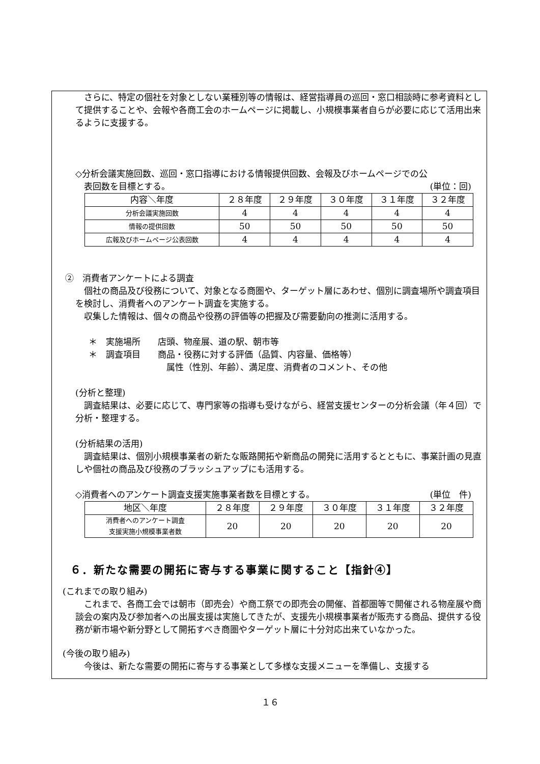さらに、特定の個社を対象としない業種別等の情報は、経営指導員の巡回・窓口相談時に参考資料として提供することや、会報や各商工会のホームページに掲載し、小規模事業者自らが必要に応じて活用出来るように支援する。
◇分析会議実施回数、巡回・窓口指導における情報提供回数、会報及びホームページでの公
表回数を目標とする。 (単位：回)
| 内容＼年度 | ２８年度 | ２９年度 | ３０年度 | ３１年度 | ３２年度 |
| --- | --- | --- | --- | --- | --- |
| 分析会議実施回数 | 4 | 4 | 4 | 4 | 4 |
| 情報の提供回数 | 50 | 50 | 50 | 50 | 50 |
| 広報及びホームページ公表回数 | 4 | 4 | 4 | 4 | 4 |
②　消費者アンケートによる調査
個社の商品及び役務について、対象となる商圏や、ターゲット層にあわせ、個別に調査場所や調査項目を検討し、消費者へのアンケート調査を実施する。
収集した情報は、個々の商品や役務の評価等の把握及び需要動向の推測に活用する。
＊　実施場所　　店頭、物産展、道の駅、朝市等
＊　調査項目　　商品・役務に対する評価（品質、内容量、価格等）
属性（性別、年齢）、満足度、消費者のコメント、その他
(分析と整理)
調査結果は、必要に応じて、専門家等の指導も受けながら、経営支援センターの分析会議（年４回）で分析・整理する。
(分析結果の活用)
調査結果は、個別小規模事業者の新たな販路開拓や新商品の開発に活用するとともに、事業計画の見直しや個社の商品及び役務のブラッシュアップにも活用する。
◇消費者へのアンケート調査支援実施事業者数を目標とする。 (単位　件)
| 地区＼年度 | ２８年度 | ２９年度 | ３０年度 | ３１年度 | ３２年度 |
| --- | --- | --- | --- | --- | --- |
| 消費者へのアンケート調査 支援実施小規模事業者数 | 20 | 20 | 20 | 20 | 20 |
６．新たな需要の開拓に寄与する事業に関すること【指針④】
(これまでの取り組み)
これまで、各商工会では朝市（即売会）や商工祭での即売会の開催、首都圏等で開催される物産展や商談会の案内及び参加者への出展支援は実施してきたが、支援先小規模事業者が販売する商品、提供する役務が新市場や新分野として開拓すべき商圏やターゲット層に十分対応出来ていなかった。
(今後の取り組み)
今後は、新たな需要の開拓に寄与する事業として多様な支援メニューを準備し、支援する
１６